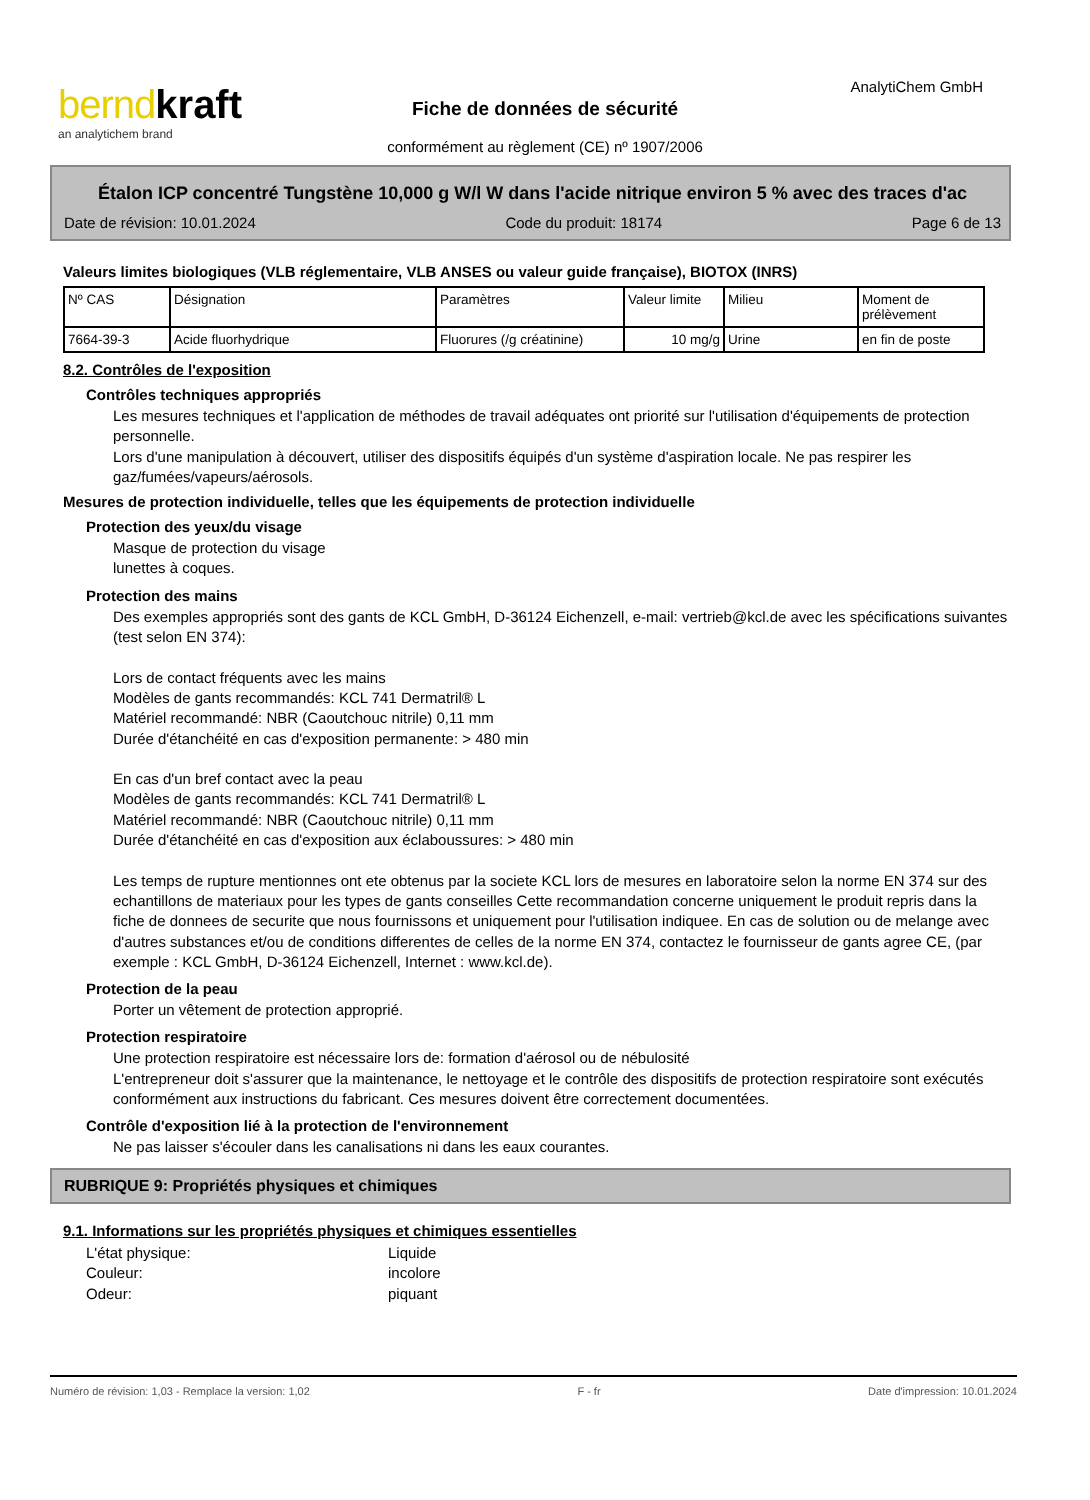bernd kraft
an analytichem brand
Fiche de données de sécurité
conformément au règlement (CE) nº 1907/2006
AnalytiChem GmbH
Étalon ICP concentré Tungstène 10,000 g W/l W dans l'acide nitrique environ 5 % avec des traces d'ac
Date de révision: 10.01.2024 Code du produit: 18174 Page 6 de 13
Valeurs limites biologiques (VLB réglementaire, VLB ANSES ou valeur guide française), BIOTOX (INRS)
| Nº CAS | Désignation | Paramètres | Valeur limite | Milieu | Moment de prélèvement |
| --- | --- | --- | --- | --- | --- |
| 7664-39-3 | Acide fluorhydrique | Fluorures (/g créatinine) | 10 mg/g | Urine | en fin de poste |
8.2. Contrôles de l'exposition
Contrôles techniques appropriés
Les mesures techniques et l'application de méthodes de travail adéquates ont priorité sur l'utilisation d'équipements de protection personnelle.
Lors d'une manipulation à découvert, utiliser des dispositifs équipés d'un système d'aspiration locale. Ne pas respirer les gaz/fumées/vapeurs/aérosols.
Mesures de protection individuelle, telles que les équipements de protection individuelle
Protection des yeux/du visage
Masque de protection du visage
lunettes à coques.
Protection des mains
Des exemples appropriés sont des gants de KCL GmbH, D-36124 Eichenzell, e-mail: vertrieb@kcl.de avec les spécifications suivantes (test selon EN 374):
Lors de contact fréquents avec les mains
Modèles de gants recommandés: KCL 741 Dermatril® L
Matériel recommandé: NBR (Caoutchouc nitrile) 0,11 mm
Durée d'étanchéité en cas d'exposition permanente: > 480 min
En cas d'un bref contact avec la peau
Modèles de gants recommandés: KCL 741 Dermatril® L
Matériel recommandé: NBR (Caoutchouc nitrile) 0,11 mm
Durée d'étanchéité en cas d'exposition aux éclaboussures: > 480 min
Les temps de rupture mentionnes ont ete obtenus par la societe KCL lors de mesures en laboratoire selon la norme EN 374 sur des echantillons de materiaux pour les types de gants conseilles Cette recommandation concerne uniquement le produit repris dans la fiche de donnees de securite que nous fournissons et uniquement pour l'utilisation indiquee. En cas de solution ou de melange avec d'autres substances et/ou de conditions differentes de celles de la norme EN 374, contactez le fournisseur de gants agree CE, (par exemple : KCL GmbH, D-36124 Eichenzell, Internet : www.kcl.de).
Protection de la peau
Porter un vêtement de protection approprié.
Protection respiratoire
Une protection respiratoire est nécessaire lors de: formation d'aérosol ou de nébulosité
L'entrepreneur doit s'assurer que la maintenance, le nettoyage et le contrôle des dispositifs de protection respiratoire sont exécutés conformément aux instructions du fabricant. Ces mesures doivent être correctement documentées.
Contrôle d'exposition lié à la protection de l'environnement
Ne pas laisser s'écouler dans les canalisations ni dans les eaux courantes.
RUBRIQUE 9: Propriétés physiques et chimiques
9.1. Informations sur les propriétés physiques et chimiques essentielles
L'état physique: Liquide
Couleur: incolore
Odeur: piquant
Numéro de révision: 1,03 - Remplace la version: 1,02 F - fr Date d'impression: 10.01.2024